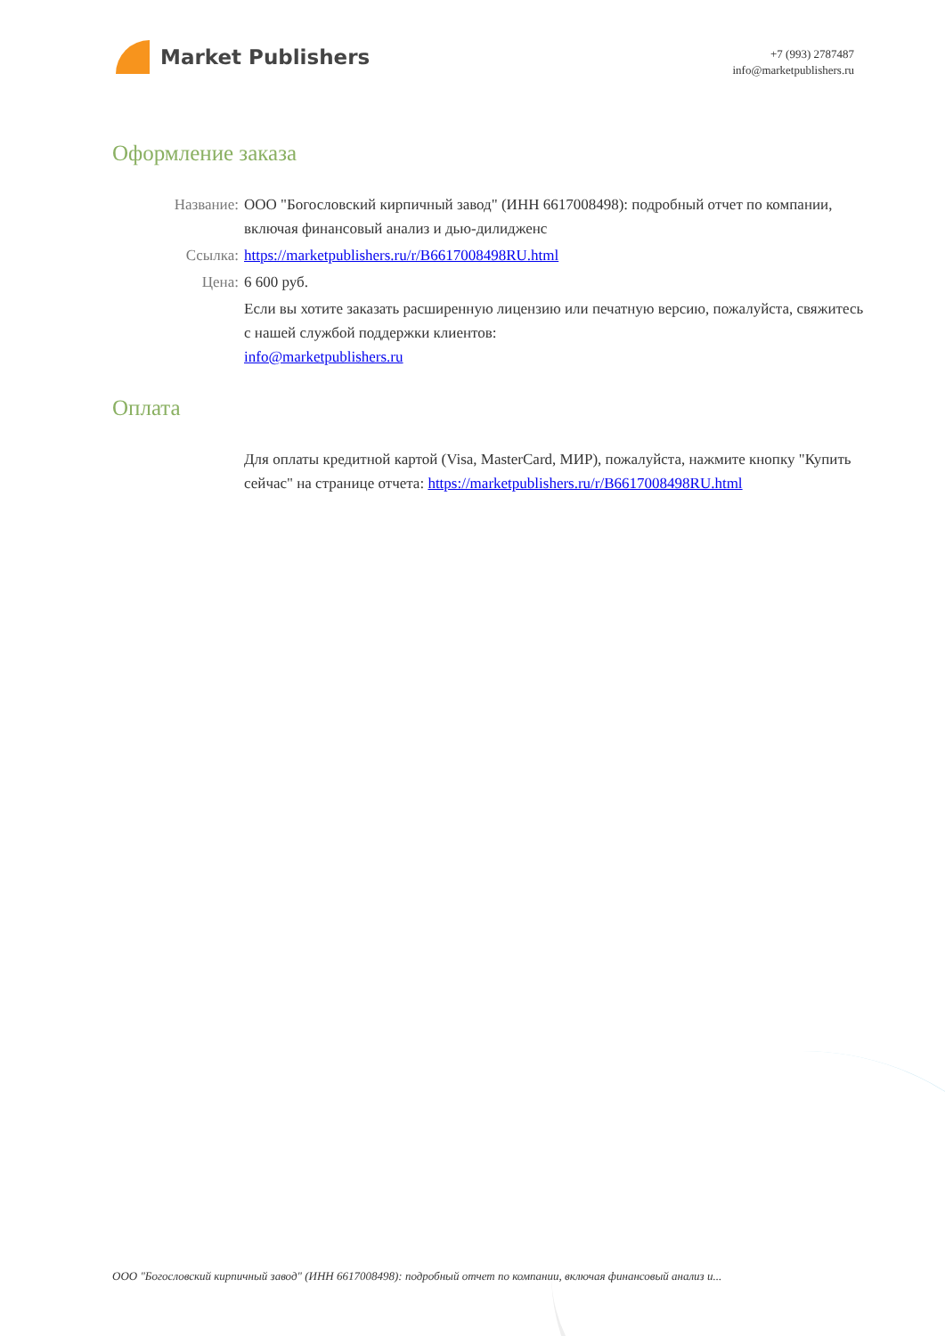Market Publishers
+7 (993) 2787487
info@marketpublishers.ru
Оформление заказа
Название: ООО "Богословский кирпичный завод" (ИНН 6617008498): подробный отчет по компании, включая финансовый анализ и дью-дилидженс
Ссылка: https://marketpublishers.ru/r/B6617008498RU.html
Цена: 6 600 руб.
Если вы хотите заказать расширенную лицензию или печатную версию, пожалуйста, свяжитесь с нашей службой поддержки клиентов:
info@marketpublishers.ru
Оплата
Для оплаты кредитной картой (Visa, MasterCard, МИР), пожалуйста, нажмите кнопку "Купить сейчас" на странице отчета: https://marketpublishers.ru/r/B6617008498RU.html
ООО "Богословский кирпичный завод" (ИНН 6617008498): подробный отчет по компании, включая финансовый анализ и...